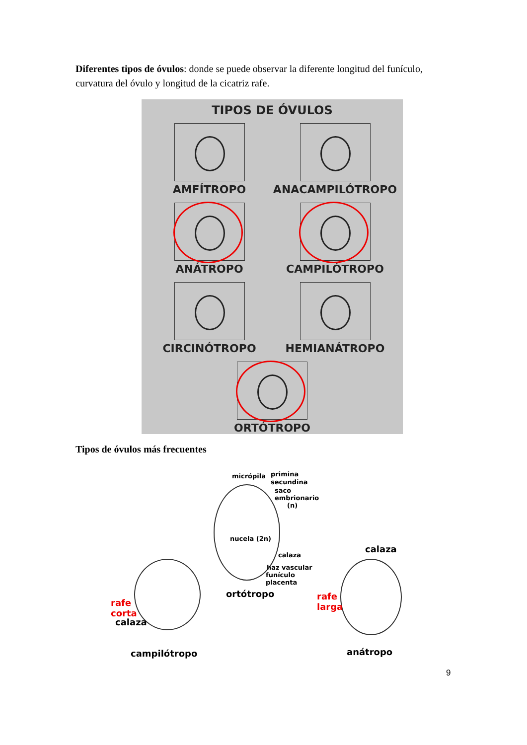Diferentes tipos de óvulos: donde se puede observar la diferente longitud del funículo, curvatura del óvulo y longitud de la cicatriz rafe.
TIPOS DE ÓVULOS
AMFÍTROPO
ANACAMPILÓTROPO
ANÁTROPO
CAMPILÓTROPO
CIRCINÓTROPO
HEMIANÁTROPO
ORTÓTROPO
Tipos de óvulos más frecuentes
micrópila primina
secundina
saco
embrionario
(n)
nucela (2n)
calaza
haz vascular
funículo
placenta
ortótropo
calaza
rafe
larga rafe
corta
calaza
campilótropo anátropo
9